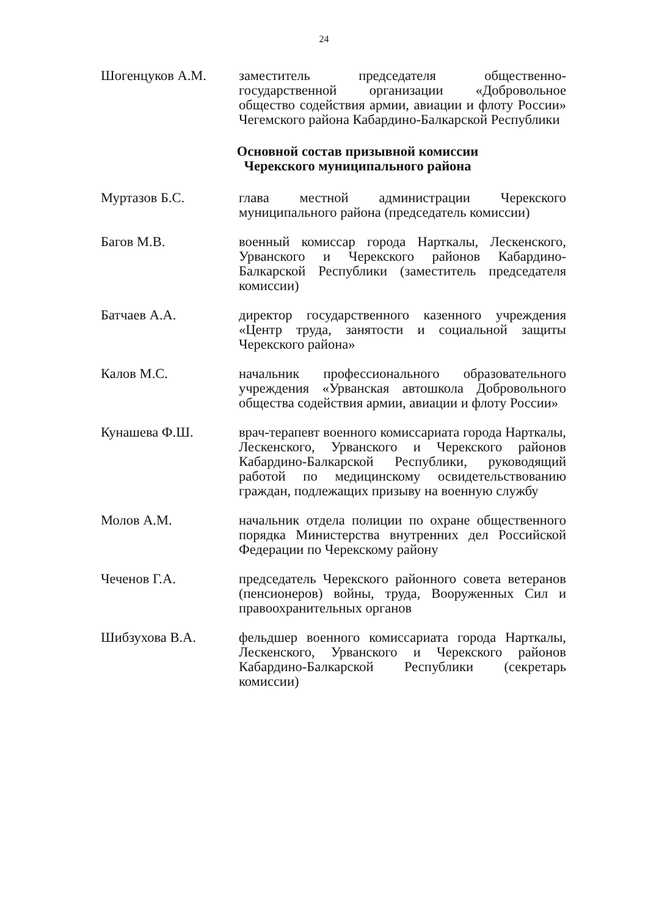24
Шогенцуков А.М. заместитель председателя общественно-государственной организации «Добровольное общество содействия армии, авиации и флоту России» Чегемского района Кабардино-Балкарской Республики
Основной состав призывной комиссии
Черекского муниципального района
Муртазов Б.С. глава местной администрации Черекского муниципального района (председатель комиссии)
Багов М.В. военный комиссар города Нарткалы, Лескенского, Урванского и Черекского районов Кабардино-Балкарской Республики (заместитель председателя комиссии)
Батчаев А.А. директор государственного казенного учреждения «Центр труда, занятости и социальной защиты Черекского района»
Калов М.С. начальник профессионального образовательного учреждения «Урванская автошкола Добровольного общества содействия армии, авиации и флоту России»
Кунашева Ф.Ш. врач-терапевт военного комиссариата города Нарткалы, Лескенского, Урванского и Черекского районов Кабардино-Балкарской Республики, руководящий работой по медицинскому освидетельствованию граждан, подлежащих призыву на военную службу
Молов А.М. начальник отдела полиции по охране общественного порядка Министерства внутренних дел Российской Федерации по Черекскому району
Чеченов Г.А. председатель Черекского районного совета ветеранов (пенсионеров) войны, труда, Вооруженных Сил и правоохранительных органов
Шибзухова В.А. фельдшер военного комиссариата города Нарткалы, Лескенского, Урванского и Черекского районов Кабардино-Балкарской Республики (секретарь комиссии)